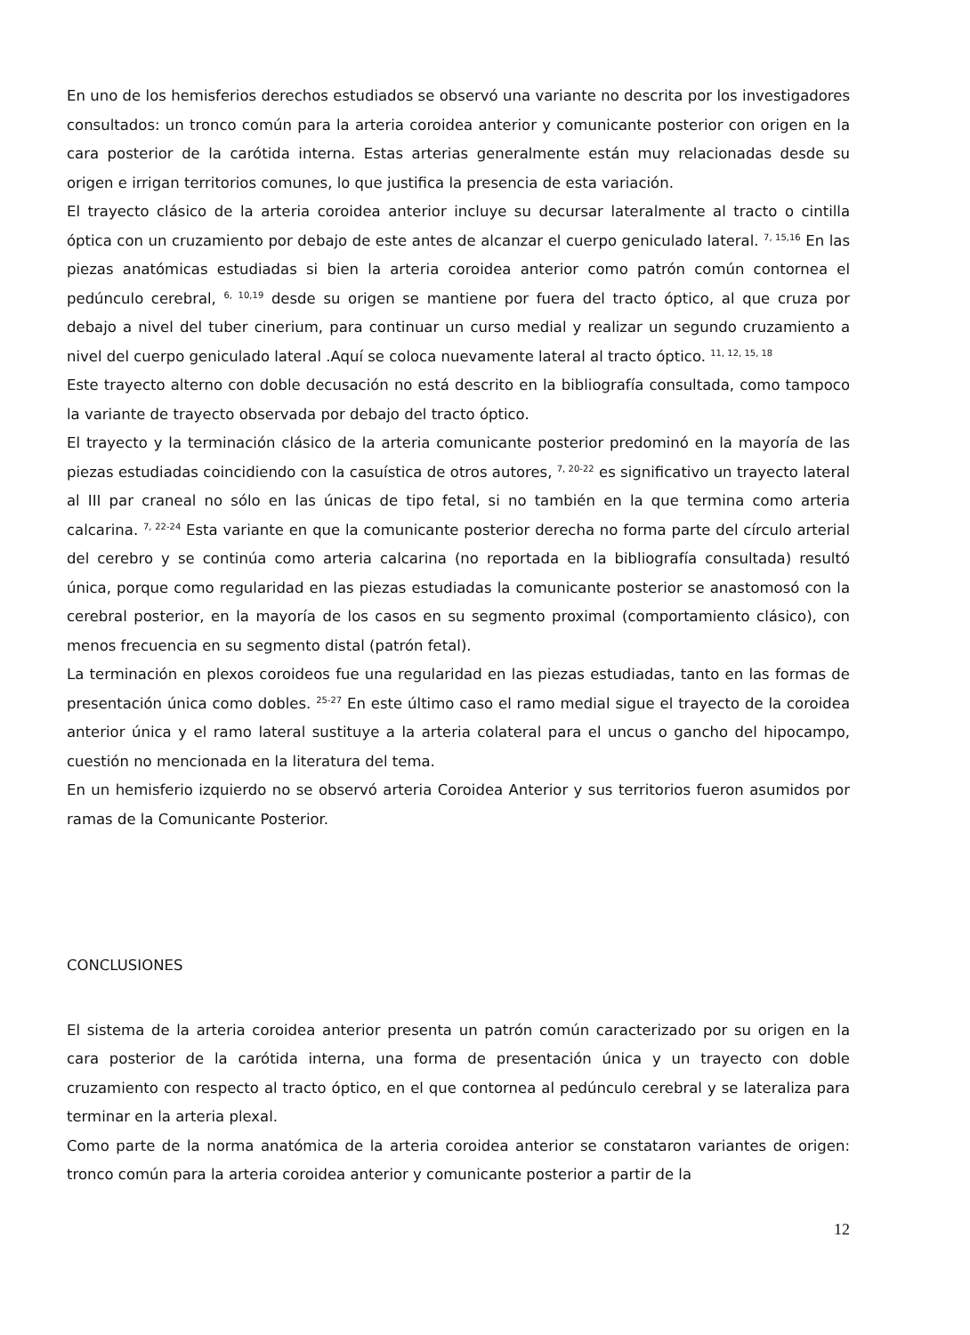En uno de los hemisferios derechos estudiados se observó una variante no descrita por los investigadores consultados: un tronco común para la arteria coroidea anterior y comunicante posterior con origen en la cara posterior de la carótida interna. Estas arterias generalmente están muy relacionadas desde su origen e irrigan territorios comunes, lo que justifica la presencia de esta variación.
El trayecto clásico de la arteria coroidea anterior incluye su decursar lateralmente al tracto o cintilla óptica con un cruzamiento por debajo de este antes de alcanzar el cuerpo geniculado lateral. <sup>7, 15,16</sup> En las piezas anatómicas estudiadas si bien la arteria coroidea anterior como patrón común contornea el pedúnculo cerebral, <sup>6, 10,19</sup> desde su origen se mantiene por fuera del tracto óptico, al que cruza por debajo a nivel del tuber cinerium, para continuar un curso medial y realizar un segundo cruzamiento a nivel del cuerpo geniculado lateral .Aquí se coloca nuevamente lateral al tracto óptico. <sup>11, 12, 15, 18</sup>
Este trayecto alterno con doble decusación no está descrito en la bibliografía consultada, como tampoco la variante de trayecto observada por debajo del tracto óptico.
El trayecto y la terminación clásico de la arteria comunicante posterior predominó en la mayoría de las piezas estudiadas coincidiendo con la casuística de otros autores, <sup>7, 20-22</sup> es significativo un trayecto lateral al III par craneal no sólo en las únicas de tipo fetal, si no también en la que termina como arteria calcarina. <sup>7, 22-24</sup> Esta variante en que la comunicante posterior derecha no forma parte del círculo arterial del cerebro y se continúa como arteria calcarina (no reportada en la bibliografía consultada) resultó única, porque como regularidad en las piezas estudiadas la comunicante posterior se anastomosó con la cerebral posterior, en la mayoría de los casos en su segmento proximal (comportamiento clásico), con menos frecuencia en su segmento distal (patrón fetal).
La terminación en plexos coroideos fue una regularidad en las piezas estudiadas, tanto en las formas de presentación única como dobles. <sup>25-27</sup> En este último caso el ramo medial sigue el trayecto de la coroidea anterior única y el ramo lateral sustituye a la arteria colateral para el uncus o gancho del hipocampo, cuestión no mencionada en la literatura del tema.
En un hemisferio izquierdo no se observó arteria Coroidea Anterior y sus territorios fueron asumidos por ramas de la Comunicante Posterior.
CONCLUSIONES
El sistema de la arteria coroidea anterior presenta un patrón común caracterizado por su origen en la cara posterior de la carótida interna, una forma de presentación única y un trayecto con doble cruzamiento con respecto al tracto óptico, en el que contornea al pedúnculo cerebral y se lateraliza para terminar en la arteria plexal.
Como parte de la norma anatómica de la arteria coroidea anterior se constataron variantes de origen: tronco común para la arteria coroidea anterior y comunicante posterior a partir de la
12